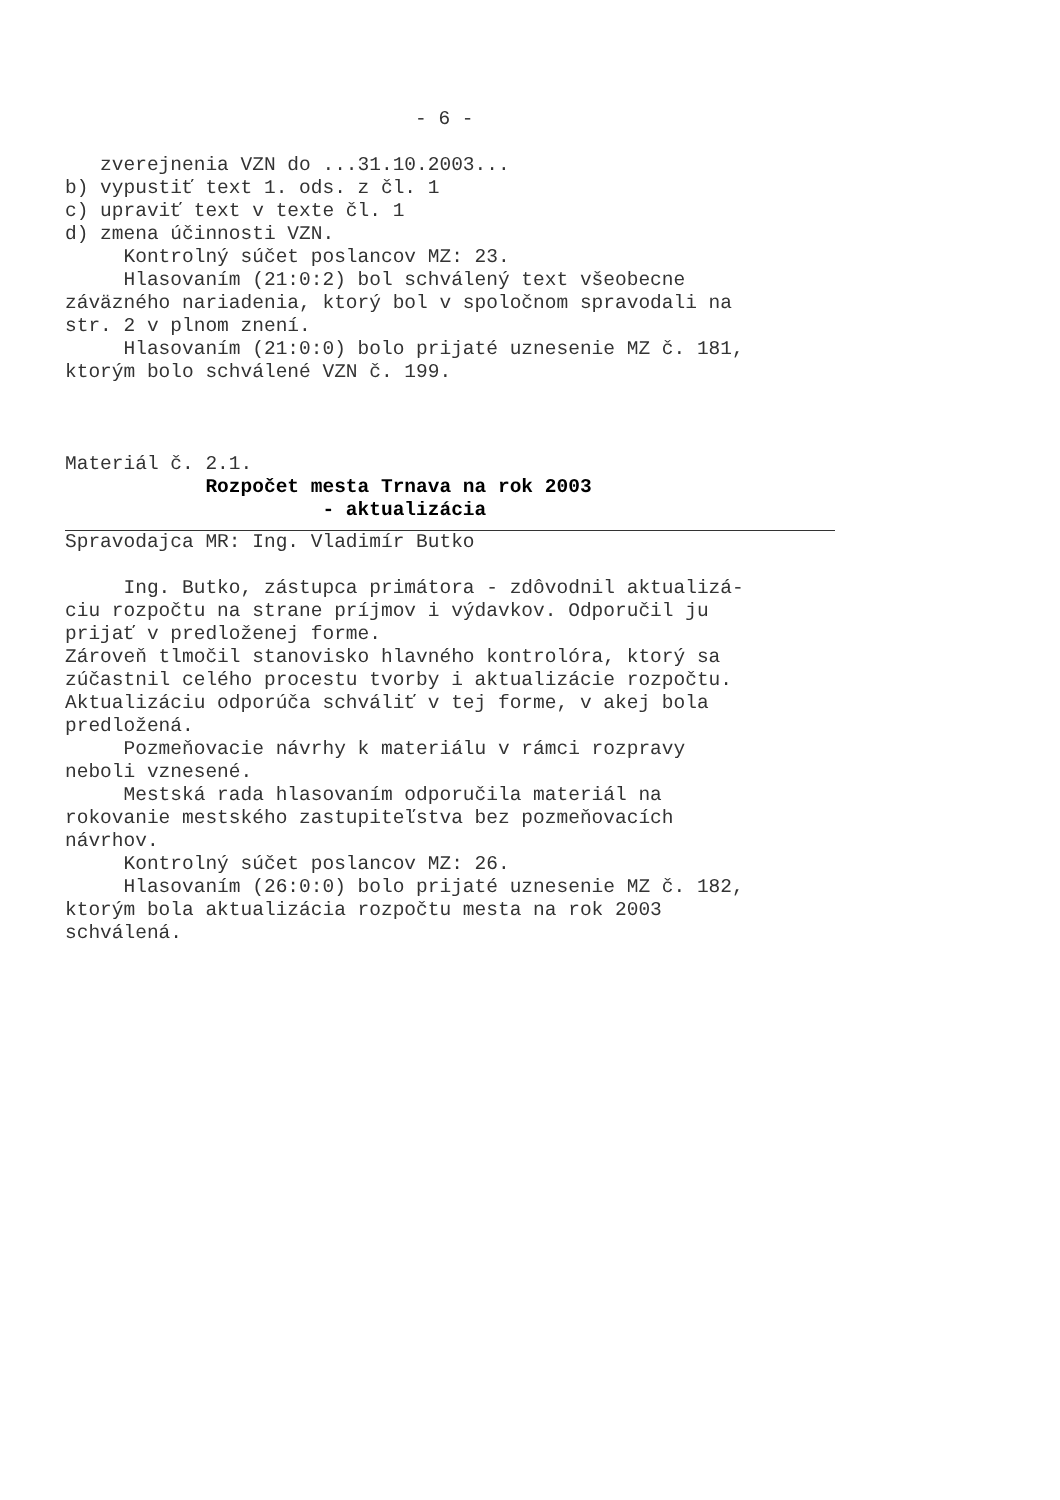- 6 -
zverejnenia VZN do ...31.10.2003...
b) vypustiť text 1. ods. z čl. 1
c) upraviť text v texte čl. 1
d) zmena účinnosti VZN.
Kontrolný súčet poslancov MZ: 23.
Hlasovaním (21:0:2) bol schválený text všeobecne
záväzného nariadenia, ktorý bol v spoločnom spravodali na
str. 2 v plnom znení.
Hlasovaním (21:0:0) bolo prijaté uznesenie MZ č. 181,
ktorým bolo schválené VZN č. 199.
Materiál č. 2.1.
Rozpočet mesta Trnava na rok 2003
- aktualizácia
Spravodajca MR: Ing. Vladimír Butko
Ing. Butko, zástupca primátora - zdôvodnil aktualizá-
ciu rozpočtu na strane príjmov i výdavkov. Odporučil ju
prijať v predloženej forme.
Zároveň tlmočil stanovisko hlavného kontrolóra, ktorý sa
zúčastnil celého procestu tvorby i aktualizácie rozpočtu.
Aktualizáciu odporúča schváliť v tej forme, v akej bola
predložená.
Pozmeňovacie návrhy k materiálu v rámci rozpravy
neboli vznesené.
Mestská rada hlasovaním odporučila materiál na
rokovanie mestského zastupiteľstva bez pozmeňovacích
návrhov.
Kontrolný súčet poslancov MZ: 26.
Hlasovaním (26:0:0) bolo prijaté uznesenie MZ č. 182,
ktorým bola aktualizácia rozpočtu mesta na rok 2003
schválená.